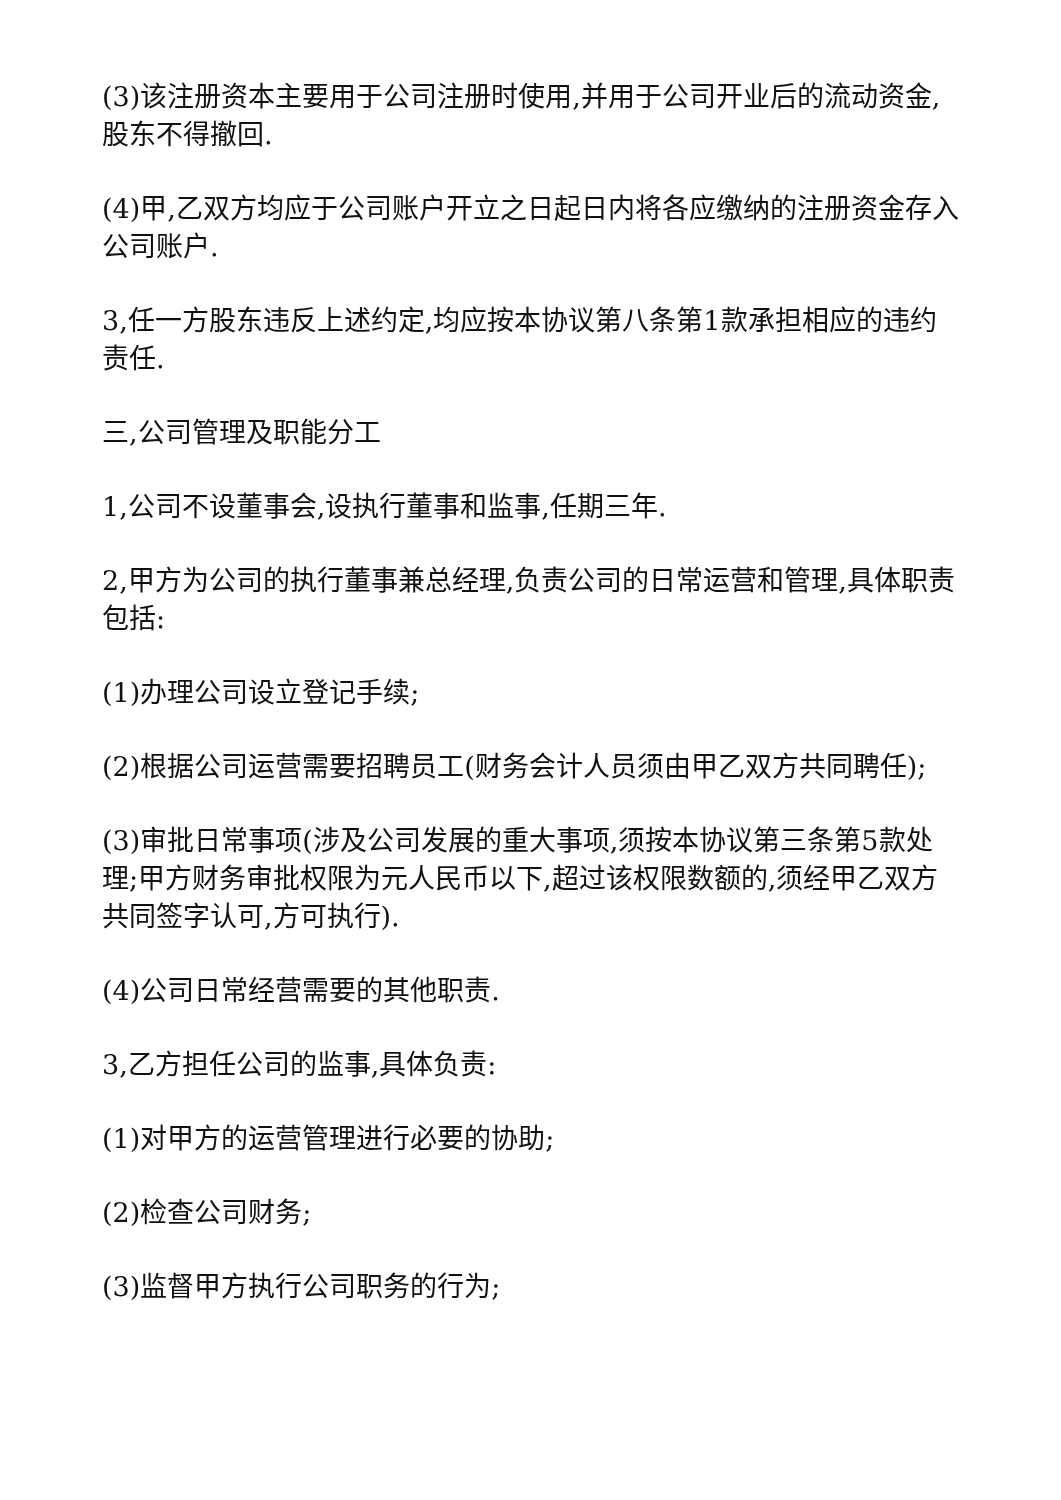(3)该注册资本主要用于公司注册时使用,并用于公司开业后的流动资金,股东不得撤回.
(4)甲,乙双方均应于公司账户开立之日起日内将各应缴纳的注册资金存入公司账户.
3,任一方股东违反上述约定,均应按本协议第八条第1款承担相应的违约责任.
三,公司管理及职能分工
1,公司不设董事会,设执行董事和监事,任期三年.
2,甲方为公司的执行董事兼总经理,负责公司的日常运营和管理,具体职责包括:
(1)办理公司设立登记手续;
(2)根据公司运营需要招聘员工(财务会计人员须由甲乙双方共同聘任);
(3)审批日常事项(涉及公司发展的重大事项,须按本协议第三条第5款处理;甲方财务审批权限为元人民币以下,超过该权限数额的,须经甲乙双方共同签字认可,方可执行).
(4)公司日常经营需要的其他职责.
3,乙方担任公司的监事,具体负责:
(1)对甲方的运营管理进行必要的协助;
(2)检查公司财务;
(3)监督甲方执行公司职务的行为;